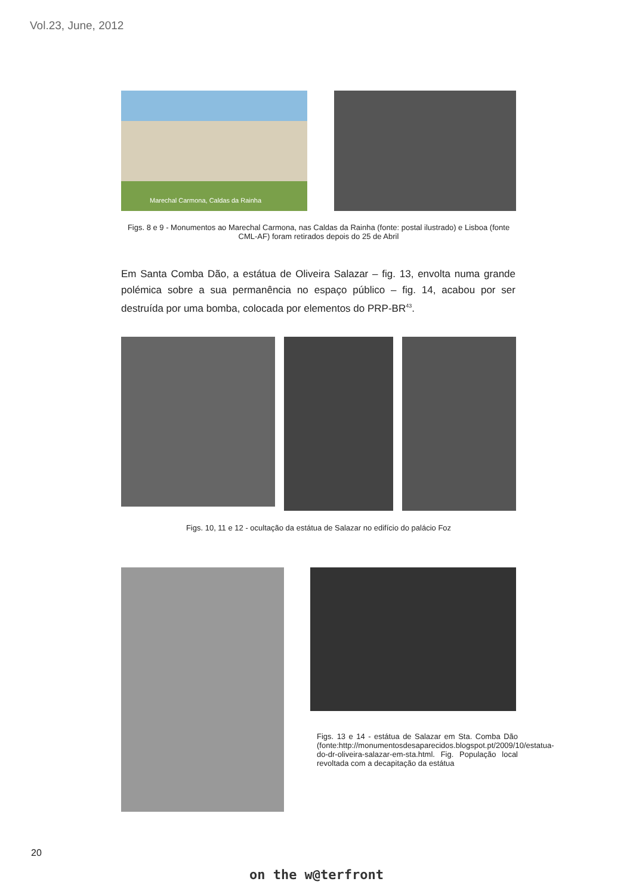Vol.23, June, 2012
Marechal Carmona, Caldas da Rainha
Figs. 8 e 9 - Monumentos ao Marechal Carmona, nas Caldas da Rainha (fonte: postal ilustrado) e Lisboa (fonte CML-AF) foram retirados depois do 25 de Abril
Em Santa Comba Dão, a estátua de Oliveira Salazar – fig. 13, envolta numa grande polémica sobre a sua permanência no espaço público – fig. 14, acabou por ser destruída por uma bomba, colocada por elementos do PRP-BR<sup>43</sup>.
Figs. 10, 11 e 12 - ocultação da estátua de Salazar no edifício do palácio Foz
Figs. 13 e 14 - estátua de Salazar em Sta. Comba Dão (fonte:http://monumentosdesaparecidos.blogspot.pt/2009/10/estatua-do-dr-oliveira-salazar-em-sta.html. Fig. População local revoltada com a decapitação da estátua
20
on the w@terfront